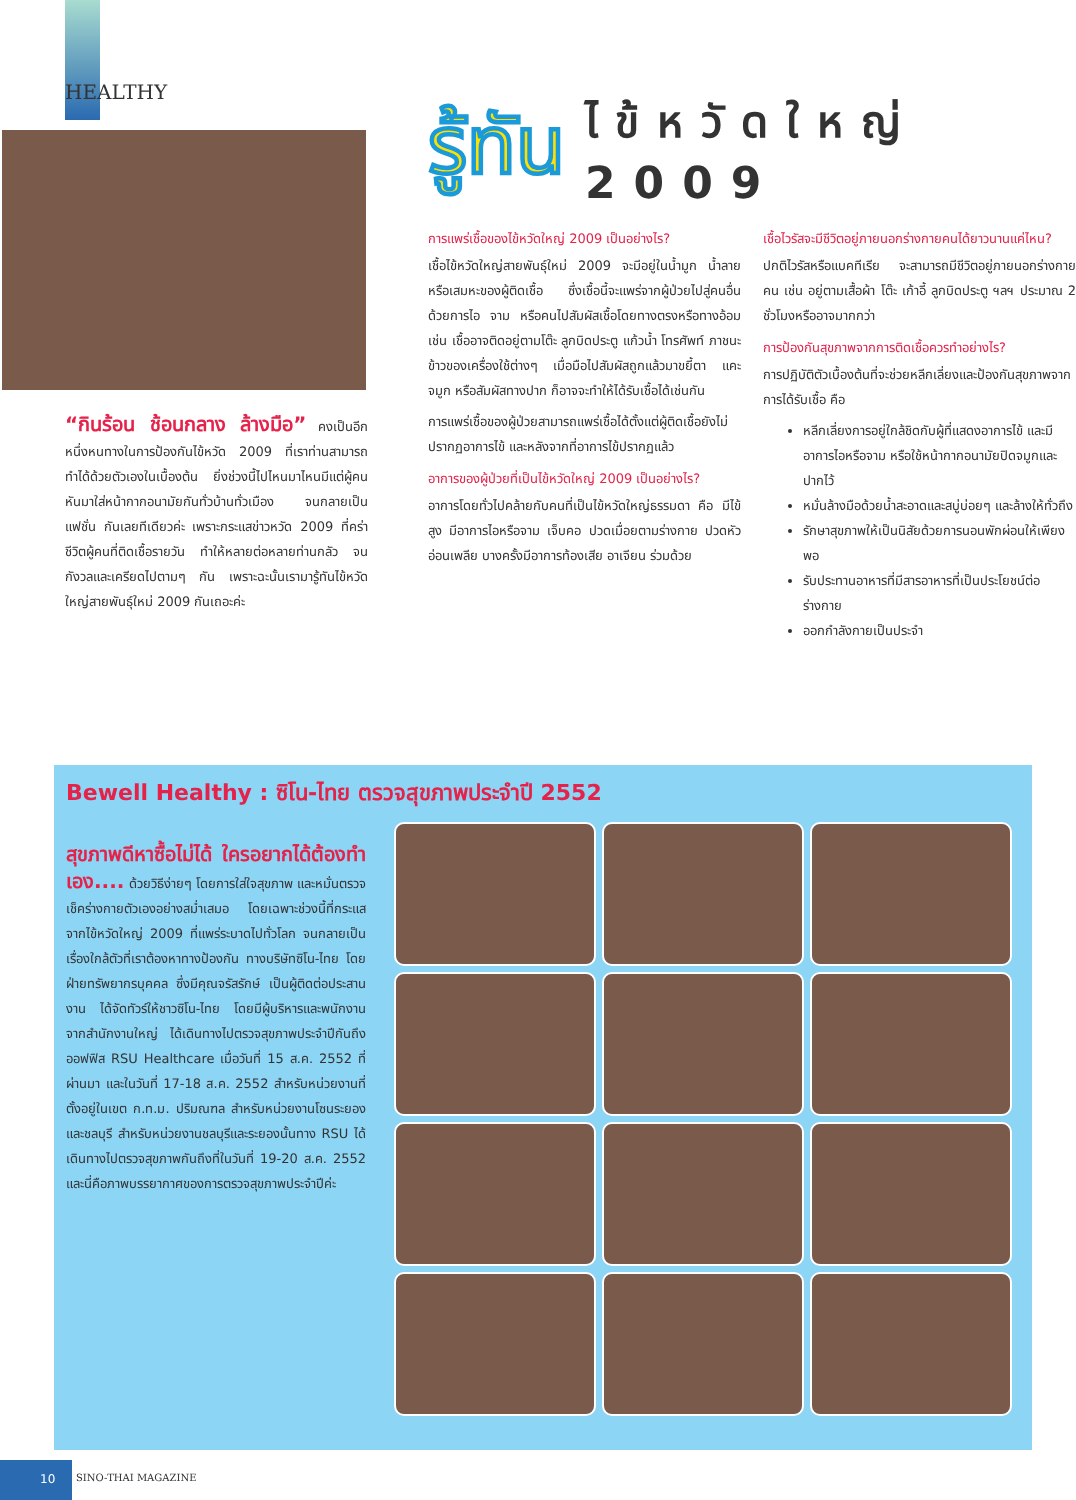HEALTHY
“กินร้อน ช้อนกลาง ล้างมือ” คงเป็นอีกหนึ่งหนทางในการป้องกันไข้หวัด 2009 ที่เราท่านสามารถทำได้ด้วยตัวเองในเบื้องต้น ยิ่งช่วงนี้ไปไหนมาไหนมีแต่ผู้คนหันมาใส่หน้ากากอนามัยกันทั่วบ้านทั่วเมือง จนกลายเป็นแฟชั่น กันเลยทีเดียวค่ะ เพราะกระแสข่าวหวัด 2009 ที่คร่าชีวิตผู้คนที่ติดเชื้อรายวัน ทำให้หลายต่อหลายท่านกลัว จนกังวลและเครียดไปตามๆ กัน เพราะฉะนั้นเรามารู้ทันไข้หวัดใหญ่สายพันธุ์ใหม่ 2009 กันเถอะค่ะ
รู้ทัน ไข้หวัดใหญ่
2009
การแพร่เชื้อของไข้หวัดใหญ่ 2009 เป็นอย่างไร?
เชื้อไข้หวัดใหญ่สายพันธุ์ใหม่ 2009 จะมีอยู่ในน้ำมูก น้ำลาย หรือเสมหะของผู้ติดเชื้อ ซึ่งเชื้อนี้จะแพร่จากผู้ป่วยไปสู่คนอื่นด้วยการไอ จาม หรือคนไปสัมผัสเชื้อโดยทางตรงหรือทางอ้อม เช่น เชื้ออาจติดอยู่ตามโต๊ะ ลูกบิดประตู แก้วน้ำ โทรศัพท์ ภาชนะข้าวของเครื่องใช้ต่างๆ เมื่อมือไปสัมผัสถูกแล้วมาขยี้ตา แคะจมูก หรือสัมผัสทางปาก ก็อาจจะทำให้ได้รับเชื้อได้เช่นกัน
การแพร่เชื้อของผู้ป่วยสามารถแพร่เชื้อได้ตั้งแต่ผู้ติดเชื้อยังไม่ปรากฏอาการไข้ และหลังจากที่อาการไข้ปรากฏแล้ว
อาการของผู้ป่วยที่เป็นไข้หวัดใหญ่ 2009 เป็นอย่างไร?
อาการโดยทั่วไปคล้ายกับคนที่เป็นไข้หวัดใหญ่ธรรมดา คือ มีไข้สูง มีอาการไอหรือจาม เจ็บคอ ปวดเมื่อยตามร่างกาย ปวดหัว อ่อนเพลีย บางครั้งมีอาการท้องเสีย อาเจียน ร่วมด้วย
เชื้อไวรัสจะมีชีวิตอยู่ภายนอกร่างกายคนได้ยาวนานแค่ไหน?
ปกติไวรัสหรือแบคทีเรีย จะสามารถมีชีวิตอยู่ภายนอกร่างกายคน เช่น อยู่ตามเสื้อผ้า โต๊ะ เก้าอี้ ลูกบิดประตู ฯลฯ ประมาณ 2 ชั่วโมงหรืออาจมากกว่า
การป้องกันสุขภาพจากการติดเชื้อควรทำอย่างไร?
การปฏิบัติตัวเบื้องต้นที่จะช่วยหลีกเลี่ยงและป้องกันสุขภาพจากการได้รับเชื้อ คือ
หลีกเลี่ยงการอยู่ใกล้ชิดกับผู้ที่แสดงอาการไข้ และมีอาการไอหรือจาม หรือใช้หน้ากากอนามัยปิดจมูกและปากไว้
หมั่นล้างมือด้วยน้ำสะอาดและสบู่บ่อยๆ และล้างให้ทั่วถึง
รักษาสุขภาพให้เป็นนิสัยด้วยการนอนพักผ่อนให้เพียงพอ
รับประทานอาหารที่มีสารอาหารที่เป็นประโยชน์ต่อร่างกาย
ออกกำลังกายเป็นประจำ
Bewell Healthy : ซิโน-ไทย ตรวจสุขภาพประจำปี 2552
สุขภาพดีหาซื้อไม่ได้ ใครอยากได้ต้องทำเอง.... ด้วยวิธีง่ายๆ โดยการใส่ใจสุขภาพ และหมั่นตรวจเช็คร่างกายตัวเองอย่างสม่ำเสมอ โดยเฉพาะช่วงนี้ที่กระแสจากไข้หวัดใหญ่ 2009 ที่แพร่ระบาดไปทั่วโลก จนกลายเป็นเรื่องใกล้ตัวที่เราต้องหาทางป้องกัน ทางบริษัทซิโน-ไทย โดยฝ่ายทรัพยากรบุคคล ซึ่งมีคุณจรัสรักษ์ เป็นผู้ติดต่อประสานงาน ได้จัดทัวร์ให้ชาวซิโน-ไทย โดยมีผู้บริหารและพนักงานจากสำนักงานใหญ่ ได้เดินทางไปตรวจสุขภาพประจำปีกันถึงออฟฟิส RSU Healthcare เมื่อวันที่ 15 ส.ค. 2552 ที่ผ่านมา และในวันที่ 17-18 ส.ค. 2552 สำหรับหน่วยงานที่ตั้งอยู่ในเขต ก.ท.ม. ปริมณฑล สำหรับหน่วยงานโซนระยองและชลบุรี สำหรับหน่วยงานชลบุรีและระยองนั้นทาง RSU ได้เดินทางไปตรวจสุขภาพกันถึงที่ในวันที่ 19-20 ส.ค. 2552 และนี่คือภาพบรรยากาศของการตรวจสุขภาพประจำปีค่ะ
10
SINO-THAI MAGAZINE